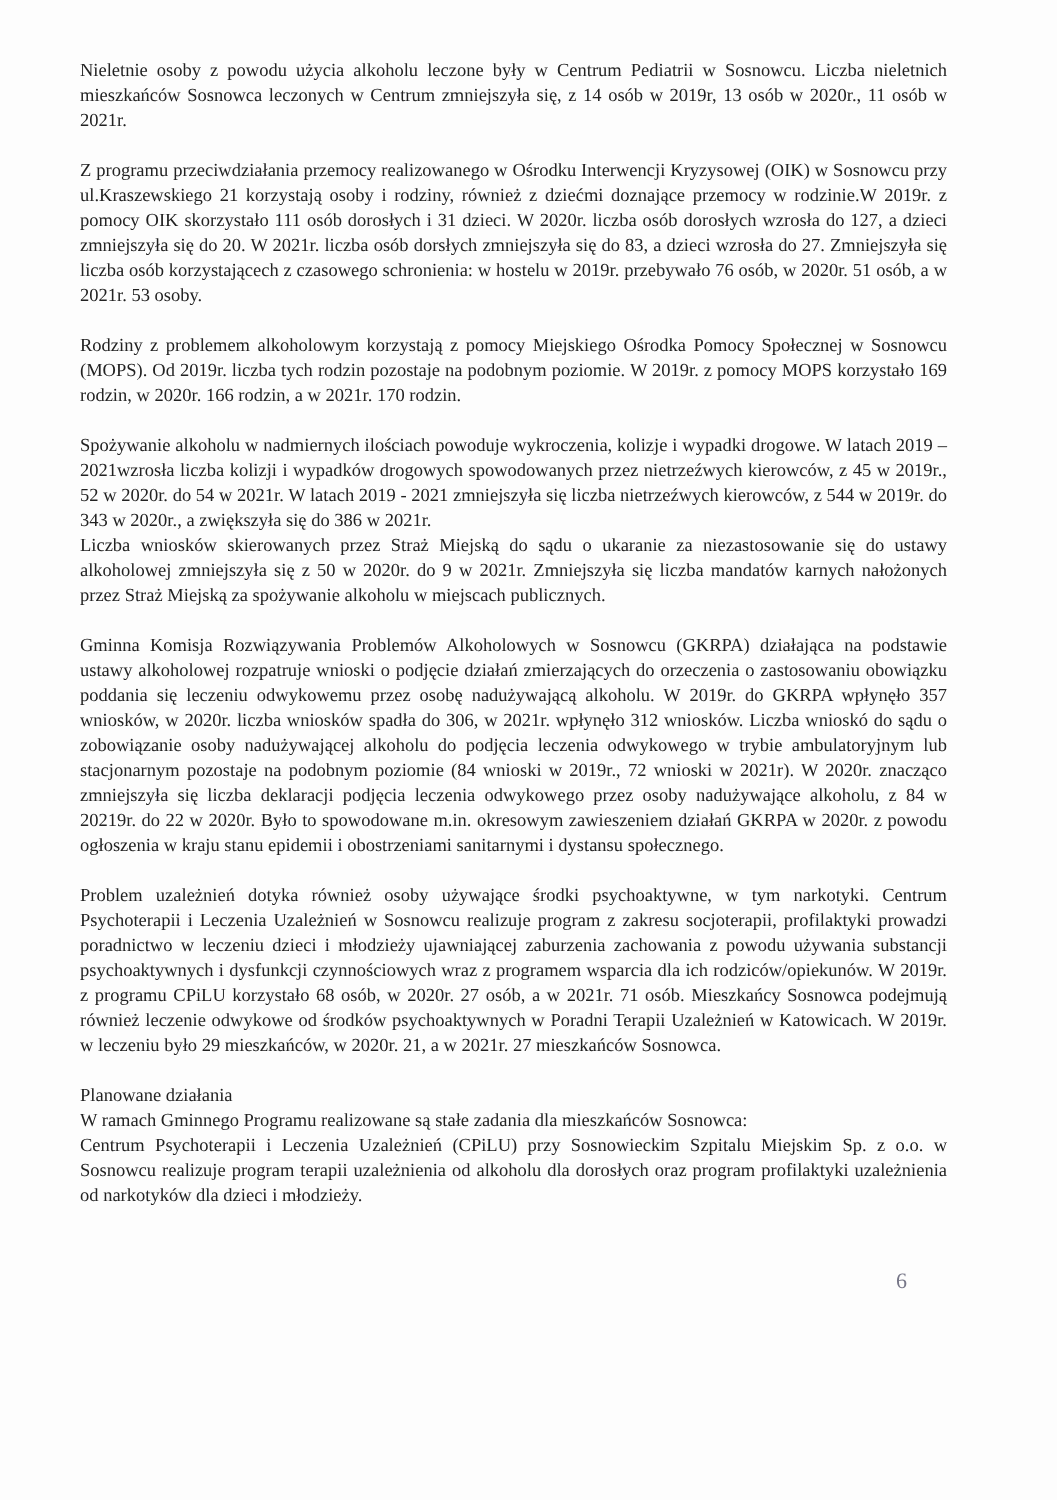Nieletnie osoby z powodu użycia alkoholu leczone były w Centrum Pediatrii w Sosnowcu. Liczba nieletnich mieszkańców Sosnowca leczonych w Centrum zmniejszyła się, z 14 osób w 2019r, 13 osób w 2020r., 11 osób w 2021r.
Z programu przeciwdziałania przemocy realizowanego w Ośrodku Interwencji Kryzysowej (OIK) w Sosnowcu przy ul.Kraszewskiego 21 korzystają osoby i rodziny, również z dziećmi doznające przemocy w rodzinie.W 2019r. z pomocy OIK skorzystało 111 osób dorosłych i 31 dzieci. W 2020r. liczba osób dorosłych wzrosła do 127, a dzieci zmniejszyła się do 20. W 2021r. liczba osób dorsłych zmniejszyła się do 83, a dzieci wzrosła do 27. Zmniejszyła się liczba osób korzystającech z czasowego schronienia: w hostelu w 2019r. przebywało 76 osób, w 2020r. 51 osób, a w 2021r. 53 osoby.
Rodziny z problemem alkoholowym korzystają z pomocy Miejskiego Ośrodka Pomocy Społecznej w Sosnowcu (MOPS). Od 2019r. liczba tych rodzin pozostaje na podobnym poziomie. W 2019r. z pomocy MOPS korzystało 169 rodzin, w 2020r. 166 rodzin, a w 2021r. 170 rodzin.
Spożywanie alkoholu w nadmiernych ilościach powoduje wykroczenia, kolizje i wypadki drogowe. W latach 2019 – 2021wzrosła liczba kolizji i wypadków drogowych spowodowanych przez nietrzeźwych kierowców, z 45 w 2019r., 52 w 2020r. do 54 w 2021r. W latach 2019 - 2021 zmniejszyła się liczba nietrzeźwych kierowców, z 544 w 2019r. do 343 w 2020r., a zwiększyła się do 386 w 2021r.
Liczba wniosków skierowanych przez Straż Miejską do sądu o ukaranie za niezastosowanie się do ustawy alkoholowej zmniejszyła się z 50 w 2020r. do 9 w 2021r. Zmniejszyła się liczba mandatów karnych nałożonych przez Straż Miejską za spożywanie alkoholu w miejscach publicznych.
Gminna Komisja Rozwiązywania Problemów Alkoholowych w Sosnowcu (GKRPA) działająca na podstawie ustawy alkoholowej rozpatruje wnioski o podjęcie działań zmierzających do orzeczenia o zastosowaniu obowiązku poddania się leczeniu odwykowemu przez osobę nadużywającą alkoholu. W 2019r. do GKRPA wpłynęło 357 wniosków, w 2020r. liczba wniosków spadła do 306, w 2021r. wpłynęło 312 wniosków. Liczba wnioskó do sądu o zobowiązanie osoby nadużywającej alkoholu do podjęcia leczenia odwykowego w trybie ambulatoryjnym lub stacjonarnym pozostaje na podobnym poziomie (84 wnioski w 2019r., 72 wnioski w 2021r). W 2020r. znacząco zmniejszyła się liczba deklaracji podjęcia leczenia odwykowego przez osoby nadużywające alkoholu, z 84 w 20219r. do 22 w 2020r. Było to spowodowane m.in. okresowym zawieszeniem działań GKRPA w 2020r. z powodu ogłoszenia w kraju stanu epidemii i obostrzeniami sanitarnymi i dystansu społecznego.
Problem uzależnień dotyka również osoby używające środki psychoaktywne, w tym narkotyki. Centrum Psychoterapii i Leczenia Uzależnień w Sosnowcu realizuje program z zakresu socjoterapii, profilaktyki prowadzi poradnictwo w leczeniu dzieci i młodzieży ujawniającej zaburzenia zachowania z powodu używania substancji psychoaktywnych i dysfunkcji czynnościowych wraz z programem wsparcia dla ich rodziców/opiekunów. W 2019r. z programu CPiLU korzystało 68 osób, w 2020r. 27 osób, a w 2021r. 71 osób. Mieszkańcy Sosnowca podejmują również leczenie odwykowe od środków psychoaktywnych w Poradni Terapii Uzależnień w Katowicach. W 2019r. w leczeniu było 29 mieszkańców, w 2020r. 21, a w 2021r. 27 mieszkańców Sosnowca.
Planowane działania
W ramach Gminnego Programu realizowane są stałe zadania dla mieszkańców Sosnowca:
Centrum Psychoterapii i Leczenia Uzależnień (CPiLU) przy Sosnowieckim Szpitalu Miejskim Sp. z o.o. w Sosnowcu realizuje program terapii uzależnienia od alkoholu dla dorosłych oraz program profilaktyki uzależnienia od narkotyków dla dzieci i młodzieży.
6